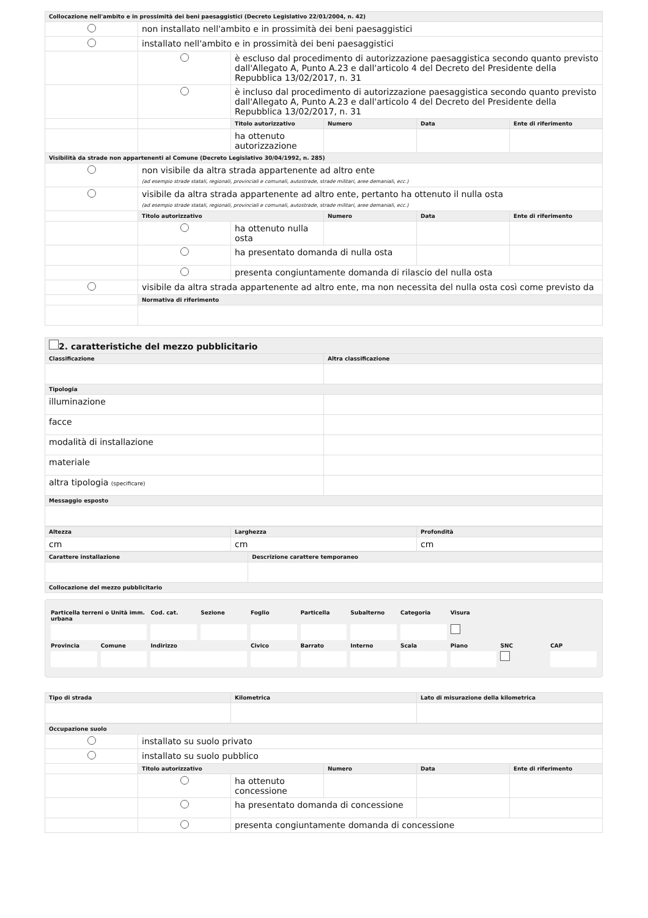| Collocazione nell'ambito e in prossimità dei beni paesaggistici (Decreto Legislativo 22/01/2004, n. 42) | | | | | |
| --- | --- | --- | --- | --- | --- |
| | non installato nell'ambito e in prossimità dei beni paesaggistici | | | | |
| | installato nell'ambito e in prossimità dei beni paesaggistici | | | | |
| | | è escluso dal procedimento di autorizzazione paesaggistica secondo quanto previsto dall'Allegato A, Punto A.23 e dall'articolo 4 del Decreto del Presidente della Repubblica 13/02/2017, n. 31 | | | |
| | | è incluso dal procedimento di autorizzazione paesaggistica secondo quanto previsto dall'Allegato A, Punto A.23 e dall'articolo 4 del Decreto del Presidente della Repubblica 13/02/2017, n. 31 | | | |
| | | Titolo autorizzativo | Numero | Data | Ente di riferimento |
| | | ha ottenuto autorizzazione | | | |
| Visibilità da strade non appartenenti al Comune (Decreto Legislativo 30/04/1992, n. 285) | | | | | |
| | non visibile da altra strada appartenente ad altro ente (ad esempio strade statali, regionali, provinciali e comunali, autostrade, strade militari, aree demaniali, ecc.) | | | | |
| | visibile da altra strada appartenente ad altro ente, pertanto ha ottenuto il nulla osta (ad esempio strade statali, regionali, provinciali e comunali, autostrade, strade militari, aree demaniali, ecc.) | | | | |
| | Titolo autorizzativo | | Numero | Data | Ente di riferimento |
| | | ha ottenuto nulla osta | | | |
| | | ha presentato domanda di nulla osta | | | |
| | | presenta congiuntamente domanda di rilascio del nulla osta | | | |
| | visibile da altra strada appartenente ad altro ente, ma non necessita del nulla osta così come previsto da | | | | |
| | Normativa di riferimento | | | | |
| 2. caratteristiche del mezzo pubblicitario | |
| --- | --- |
| Classificazione | Altra classificazione |
| Tipologia | |
| illuminazione | |
| facce | |
| modalità di installazione | |
| materiale | |
| altra tipologia (specificare) | |
| Messaggio esposto | |
| Altezza | Larghezza | Profondità |
| --- | --- | --- |
| cm | cm | cm |
| Carattere installazione | Descrizione carattere temporaneo |
| --- | --- |
| Collocazione del mezzo pubblicitario | |
| Particella terreni o Unità imm. urbana | | Cod. cat. | Sezione | Foglio | Particella | Subalterno | Categoria | Visura | | |
| Provincia | Comune | Indirizzo | | Civico | Barrato | Interno | Scala | Piano | SNC | CAP |
| Tipo di strada | Kilometrica | Lato di misurazione della kilometrica |
| --- | --- | --- |
| Occupazione suolo | | | | | |
| --- | --- | --- | --- | --- | --- |
| | installato su suolo privato | | | | |
| | installato su suolo pubblico | | | | |
| | Titolo autorizzativo | | Numero | Data | Ente di riferimento |
| | | ha ottenuto concessione | | | |
| | | ha presentato domanda di concessione | | | |
| | | presenta congiuntamente domanda di concessione | | | |